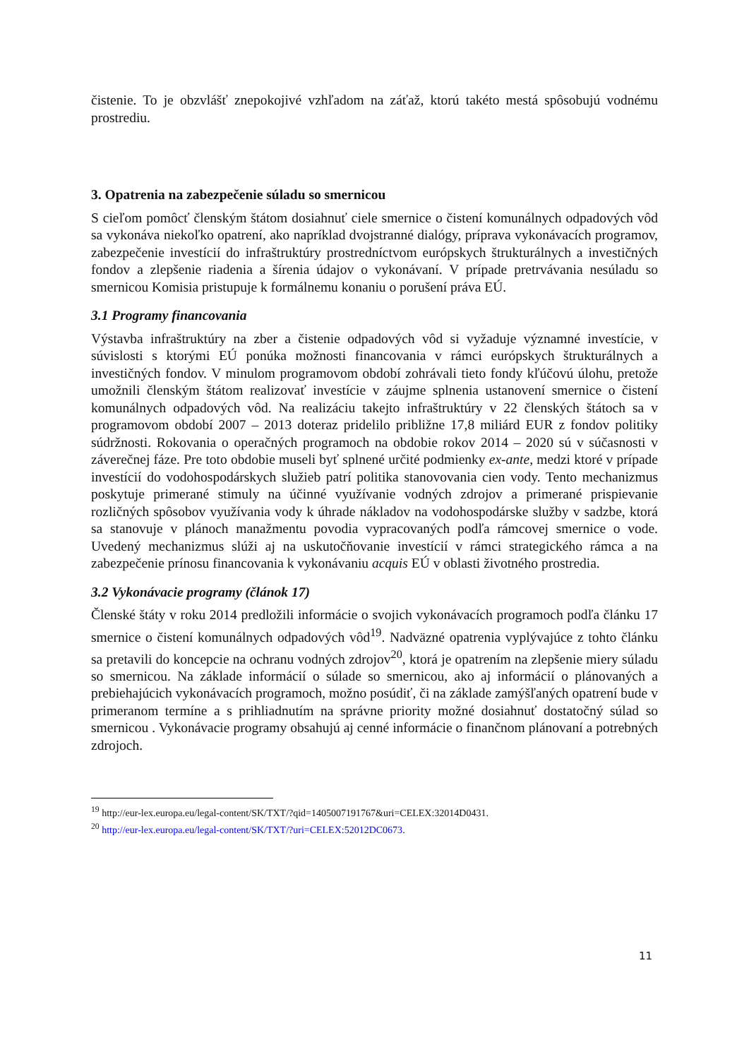čistenie. To je obzvlášť znepokojivé vzhľadom na záťaž, ktorú takéto mestá spôsobujú vodnému prostrediu.
3. Opatrenia na zabezpečenie súladu so smernicou
S cieľom pomôcť členským štátom dosiahnuť ciele smernice o čistení komunálnych odpadových vôd sa vykonáva niekoľko opatrení, ako napríklad dvojstranné dialógy, príprava vykonávacích programov, zabezpečenie investícií do infraštruktúry prostredníctvom európskych štrukturálnych a investičných fondov a zlepšenie riadenia a šírenia údajov o vykonávaní. V prípade pretrvávania nesúladu so smernicou Komisia pristupuje k formálnemu konaniu o porušení práva EÚ.
3.1 Programy financovania
Výstavba infraštruktúry na zber a čistenie odpadových vôd si vyžaduje významné investície, v súvislosti s ktorými EÚ ponúka možnosti financovania v rámci európskych štrukturálnych a investičných fondov. V minulom programovom období zohrávali tieto fondy kľúčovú úlohu, pretože umožnili členským štátom realizovať investície v záujme splnenia ustanovení smernice o čistení komunálnych odpadových vôd. Na realizáciu takejto infraštruktúry v 22 členských štátoch sa v programovom období 2007 – 2013 doteraz pridelilo približne 17,8 miliárd EUR z fondov politiky súdržnosti. Rokovania o operačných programoch na obdobie rokov 2014 – 2020 sú v súčasnosti v záverečnej fáze. Pre toto obdobie museli byť splnené určité podmienky ex-ante, medzi ktoré v prípade investícií do vodohospodárskych služieb patrí politika stanovovania cien vody. Tento mechanizmus poskytuje primerané stimuly na účinné využívanie vodných zdrojov a primerané prispievanie rozličných spôsobov využívania vody k úhrade nákladov na vodohospodárske služby v sadzbe, ktorá sa stanovuje v plánoch manažmentu povodia vypracovaných podľa rámcovej smernice o vode. Uvedený mechanizmus slúži aj na uskutočňovanie investícií v rámci strategického rámca a na zabezpečenie prínosu financovania k vykonávaniu acquis EÚ v oblasti životného prostredia.
3.2 Vykonávacie programy (článok 17)
Členské štáty v roku 2014 predložili informácie o svojich vykonávacích programoch podľa článku 17 smernice o čistení komunálnych odpadových vôd<sup>19</sup>. Nadväzné opatrenia vyplývajúce z tohto článku sa pretavili do koncepcie na ochranu vodných zdrojov<sup>20</sup>, ktorá je opatrením na zlepšenie miery súladu so smernicou. Na základe informácií o súlade so smernicou, ako aj informácií o plánovaných a prebiehajúcich vykonávacích programoch, možno posúdiť, či na základe zamýšľaných opatrení bude v primeranom termíne a s prihliadnutím na správne priority možné dosiahnuť dostatočný súlad so smernicou . Vykonávacie programy obsahujú aj cenné informácie o finančnom plánovaní a potrebných zdrojoch.
<sup>19</sup> http://eur-lex.europa.eu/legal-content/SK/TXT/?qid=1405007191767&uri=CELEX:32014D0431.
<sup>20</sup> http://eur-lex.europa.eu/legal-content/SK/TXT/?uri=CELEX:52012DC0673.
11